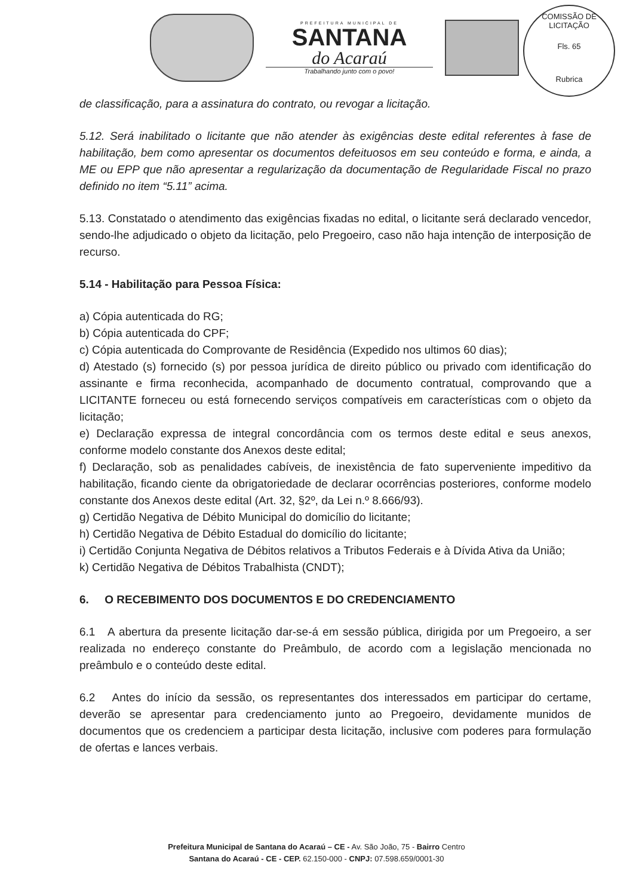PREFEITURA MUNICIPAL DE
SANTANA
do Acaraú
Trabalhando junto com o povo!
COMISSÃO DE LICITAÇÃO
Fls. 65
Rubrica
de classificação, para a assinatura do contrato, ou revogar a licitação.
5.12. Será inabilitado o licitante que não atender às exigências deste edital referentes à fase de habilitação, bem como apresentar os documentos defeituosos em seu conteúdo e forma, e ainda, a ME ou EPP que não apresentar a regularização da documentação de Regularidade Fiscal no prazo definido no item “5.11” acima.
5.13. Constatado o atendimento das exigências fixadas no edital, o licitante será declarado vencedor, sendo-lhe adjudicado o objeto da licitação, pelo Pregoeiro, caso não haja intenção de interposição de recurso.
5.14 - Habilitação para Pessoa Física:
a) Cópia autenticada do RG;
b) Cópia autenticada do CPF;
c) Cópia autenticada do Comprovante de Residência (Expedido nos ultimos 60 dias);
d) Atestado (s) fornecido (s) por pessoa jurídica de direito público ou privado com identificação do assinante e firma reconhecida, acompanhado de documento contratual, comprovando que a LICITANTE forneceu ou está fornecendo serviços compatíveis em características com o objeto da licitação;
e) Declaração expressa de integral concordância com os termos deste edital e seus anexos, conforme modelo constante dos Anexos deste edital;
f) Declaração, sob as penalidades cabíveis, de inexistência de fato superveniente impeditivo da habilitação, ficando ciente da obrigatoriedade de declarar ocorrências posteriores, conforme modelo constante dos Anexos deste edital (Art. 32, §2º, da Lei n.º 8.666/93).
g) Certidão Negativa de Débito Municipal do domicílio do licitante;
h) Certidão Negativa de Débito Estadual do domicílio do licitante;
i) Certidão Conjunta Negativa de Débitos relativos a Tributos Federais e à Dívida Ativa da União;
k) Certidão Negativa de Débitos Trabalhista (CNDT);
6. O RECEBIMENTO DOS DOCUMENTOS E DO CREDENCIAMENTO
6.1 A abertura da presente licitação dar-se-á em sessão pública, dirigida por um Pregoeiro, a ser realizada no endereço constante do Preâmbulo, de acordo com a legislação mencionada no preâmbulo e o conteúdo deste edital.
6.2 Antes do início da sessão, os representantes dos interessados em participar do certame, deverão se apresentar para credenciamento junto ao Pregoeiro, devidamente munidos de documentos que os credenciem a participar desta licitação, inclusive com poderes para formulação de ofertas e lances verbais.
Prefeitura Municipal de Santana do Acaraú – CE - Av. São João, 75 - Bairro Centro
Santana do Acaraú - CE - CEP. 62.150-000 - CNPJ: 07.598.659/0001-30